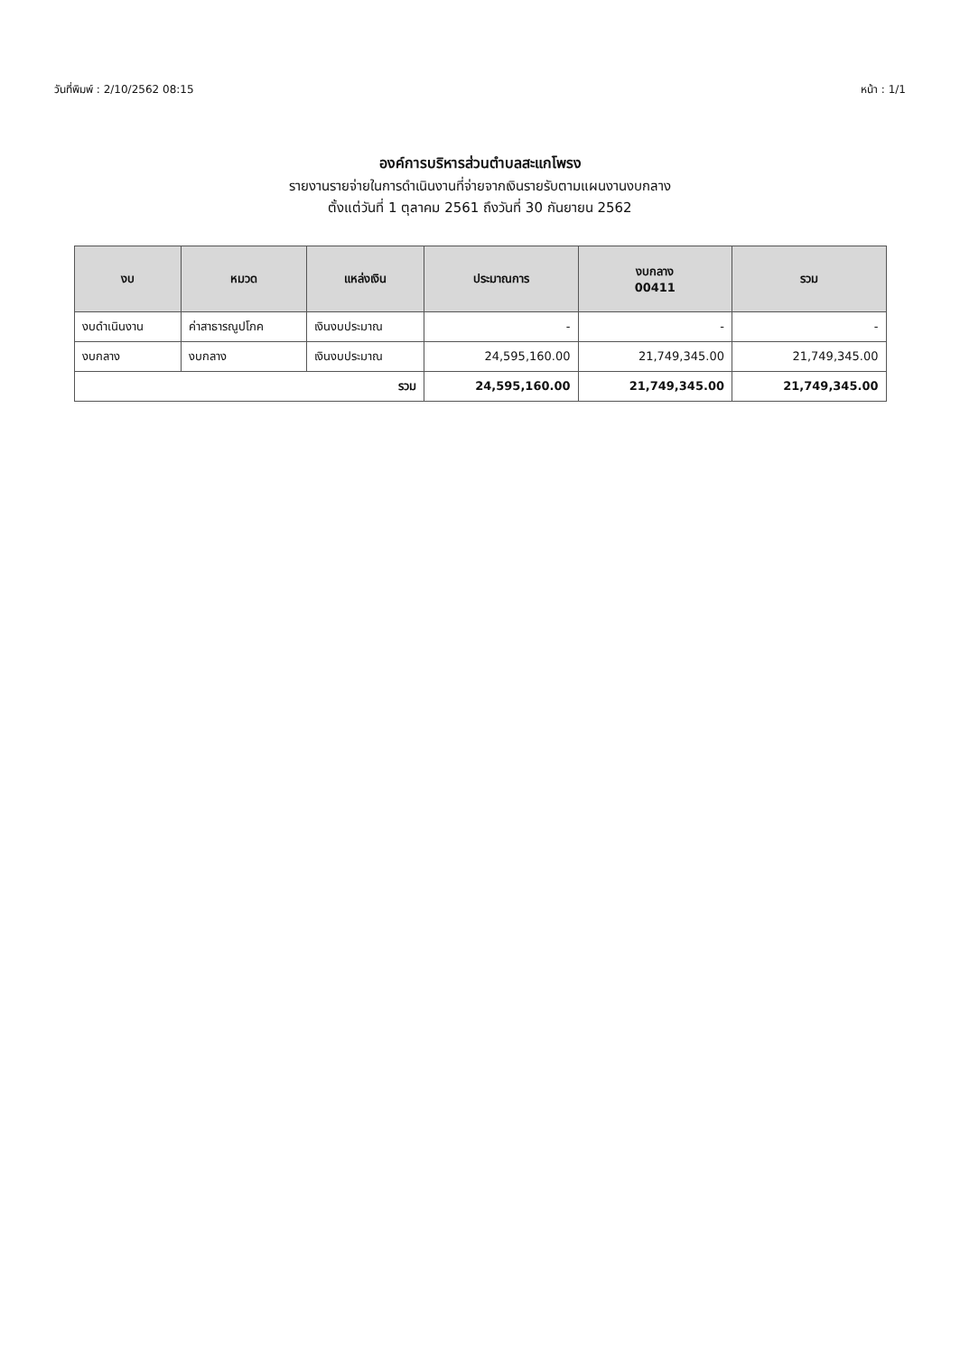วันที่พิมพ์ : 2/10/2562 08:15 หน้า : 1/1
องค์การบริหารส่วนตำบลสะแกโพรง
รายงานรายจ่ายในการดำเนินงานที่จ่ายจากเงินรายรับตามแผนงานงบกลาง
ตั้งแต่วันที่ 1 ตุลาคม 2561 ถึงวันที่ 30 กันยายน 2562
| งบ | หมวด | แหล่งเงิน | ประมาณการ | งบกลาง 00411 | รวม |
| --- | --- | --- | --- | --- | --- |
| งบดำเนินงาน | ค่าสาธารณูปโภค | เงินงบประมาณ | - | - | - |
| งบกลาง | งบกลาง | เงินงบประมาณ | 24,595,160.00 | 21,749,345.00 | 21,749,345.00 |
| รวม | | | 24,595,160.00 | 21,749,345.00 | 21,749,345.00 |